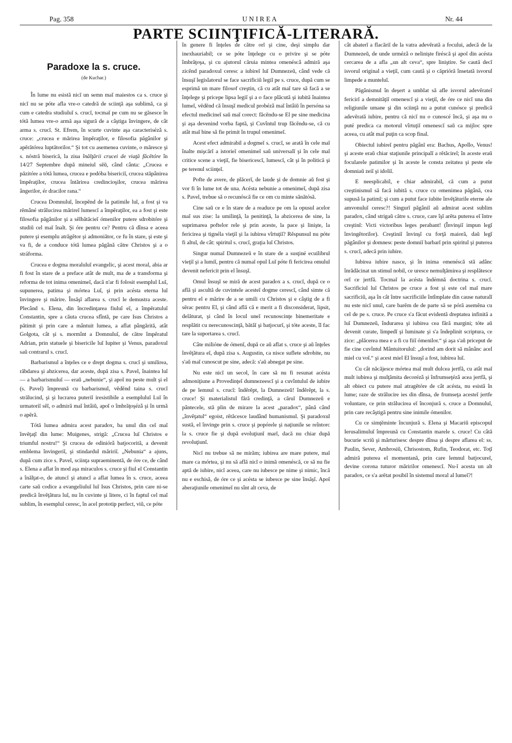Pag. 358 U N I R E A Nr. 44
PARTE SCIINŢIFICĂ-LITERARĂ.
Paradoxe la s. cruce.
(de Kuchar.)
În lume nu esistă nicĭ un semn maĭ maiestos ca s. cruce şi nicĭ nu se póte afla vre-o catedră de sciinţă aşa sublimă, ca şi cum e catedra studiuluĭ s. crucĭ, tocmaĭ pe cum nu se găsesce în tótă lumea vre-o armă aşa sigură de a câştiga învingere, de cât arma s. crucĭ. St. Efrem, în scurte cuvinte aşa caracterisézǎ s. cruce: „crucea e mărirea împĕraţilor, e filosofia păgânilor şi apĕrătórea luptătorilor.“ Şi tot cu asemenea cuvinte, o măresce şi s. nóstră biserică, la ziua înălţării crucei de viaţă făcĕtóre în 14/27 Septembre după mineiul sĕŭ, când cânta: „Crucea e păzitóre a tótă lumea, crucea e podóba bisericiĭ, crucea stăpânirea împĕraţilor, crucea întărirea credincioşilor, crucea mărirea ângerilor, ér dracilor rana.“
Crucea Domnuluĭ, începĕnd de la patimile luĭ, a fost şi va rĕmâné strălucirea mărireĭ lumescĭ a împĕraţilor, ea a fost şi este filosofia păgânilor şi a sĕlbătăcieĭ ómenilor putere sdrobitóre şi studiŭ cel maĭ înalt. Şi óre pentru ce? Pentru că dînsa e aceea putere şi esemplu atrăgĕtor şi admoniător, ce fu în stare, şi este şi va fi, de a conduce tótă lumea păgână către Christos şi a o stráforma.
Crucea e dogma moraluluĭ evangelic, şi acest moral, abia ar fi fost în stare de a preface atât de mult, ma de a transforma şi reforma de tot inima omenimeĭ, dacă n'ar fi folosit esemplul Luĭ, supunerea, patima şi mórtea Luĭ, şi prin acésta eterna luĭ învingere şi mărire. Însăşĭ aflarea s. crucĭ le demustra aceste. Plecând s. Elena, din încredinţarea fiuluĭ eĭ, a împĕratuluĭ Constantin, spre a căuta crucea sfîntă, pe care Isus Christos a pătimit şi prin care a mântuit lumea, a aflat pângărită, atât Golgota, cât şi s. mormînt a Domnuluĭ, de către împĕratul Adrian, prin statuele şi bisericile luĭ Iupiter şi Venus, paradoxul saŭ contrarul s. crucĭ.
Barbarismul a înţeles ce e drept dogma s. crucĭ şi umilirea, răbdarea şi abzicerea, dar aceste, după zisa s. Pavel, înaintea luĭ — a barbarismuluĭ — eraŭ „nebunie“, şi apoĭ nu peste mult şi el (s. Pavel) împreună cu barbarismul, vĕdĕnd taina s. crucĭ strălucind, şi şi lucrarea puteriĭ iresistibile a esempluluĭ Luĭ în urmatoriĭ sĕĭ, o admiră maĭ întâiŭ, apoĭ o îmbrăţoşézǎ şi în urmă o apĕră.
Tótă lumea admira acest paradox, ba unul din ceĭ maĭ învĕţaţĭ din lume: Muigenes, strigă: „Crucea luĭ Christos e triumful nostru!“ Şi crucea de odiniórǎ batjocorită, a devenit emblema învingeriĭ, şi stindardul măririĭ. „Nebunia“ a ajuns, după cum zice s. Pavel, sciinţa supraeminentă, de óre ce, de când s. Elena a aflat în mod aşa miraculos s. cruce şi fiul eĭ Constantin a înălţat-o, de atuncĭ şi atuncĭ a aflat lumea în s. cruce, aceea carte saŭ codice a evangeliuluĭ luĭ Isus Christos, prin care ni-se predică învĕţătura luĭ, nu în cuvinte şi litere, ci în faptul cel maĭ sublim, în esemplul ceresc, în acel prototip perfect, viŭ, ce póte
în genere fi înţeles de către orĭ şi cine, deşi simplu dar inexhauriabil; ce se póte înţelege cu o privire şi se póte îmbrăţoşa, şi cu ajutorul căruia mintea omenéscǎ admiră aşa zicĕnd paradoxul ceresc a iubireĭ luĭ Dumnezeŭ, când vede că însuşĭ legislatorul se face sacrificiŭ legiĭ pe s. cruce, după cum se esprimă un mare filosof creştin, că cu atât maĭ tare să facă a se înţelege şi pricepe lipsa legiĭ şi a o face plăcută şi iubită înaintea lumeĭ, vĕdĕnd că însuşĭ medicul probézǎ maĭ întâiŭ în persóna sa efectul medicineĭ saŭ maĭ corect: făcĕndu-se El pe sine medicina şi aşa devenind vorba faptă, şi Cuvîntul trup făcĕndu-se, că cu atât maĭ bine să fie primit în trupul omenimeĭ.
Acest efect admirabil a dogmeĭ s. crucĭ, se arată în cele maĭ înalte mişcărĭ a istorieĭ omenimeĭ saŭ universalĭ şi în cele maĭ critice scene a vieţiĭ, fie bisericescĭ, lumescĭ, cât şi în politică şi pe terenul sciinţeĭ.
Pofte de avere, de plăcerĭ, de laude şi de domnie aŭ fost şi vor fi în lume tot de una. Acésta nebunie a omenimeĭ, după zisa s. Pavel, trebue să o recunóscă fie ce om cu minte sănătósă.
Cine saŭ ce e în stare de a readuce pe om la opusul acelor maĭ sus zise: la umilinţă, la penitinţă, la abzicerea de sine, la suprimarea poftelor rele şi prin aceste, la pace şi linişte, la fericirea şi tignéla vieţiĭ şi la iubirea vîrtuţiĭ? Rĕspunsul nu póte fi altul, de cât: spiritul s. crucĭ, graţia luĭ Christos.
Singur numaĭ Dumnezeŭ e în stare de a susţiné ecuilibrul vieţiĭ şi a lumiĭ, pentru că numaĭ opul Luĭ póte fi fericirea omuluĭ devenit nefericit prin el însuşĭ.
Omul însuşĭ se miră de acest paradox a s. crucĭ, după ce o află şi ascultă de cuvintele acesteĭ dogme cerescĭ, când simte că pentru el e mărire de a se umili cu Christos şi e câştig de a fi sĕrac pentru El, şi când află că e merit a fi disconsiderat, lipsit, delăturat, şi când în locul uneĭ recunoscinţe binemeritate e resplătit cu nerecunoscinţă, bătăĭ şi batjocurĭ, şi tóte aceste, îl fac tare la suportarea s. crucĭ.
Câte milióne de ómenĭ, după ce aŭ aflat s. cruce şi aŭ înţeles învĕţătura eĭ, după zisa s. Augustin, ca nisce suflete sdrobite, nu s'aŭ maĭ cunoscut pe sine, adecă: s'aŭ abnegat pe sine.
Nu este nicĭ un secol, în care să nu fi resunat acésta admoniţiune a Provedinţeĭ dumnezeescĭ şi a cuvîntuluĭ de iubire de pe lemnul s. crucĭ: îndĕrĕpt, la Dumnezeŭ! îndĕrĕpt, la s. cruce! Şi materialistul fără credinţă, a căruĭ Dumnezeŭ e pântecele, stă plin de mirare la acest „paradox“, până când „învĕţatul“ egoist, rĕtăcesce laudând humanismul. Şi paradoxul sustă, el învinge prin s. cruce şi popórele şi naţiunile se reîntorc la s. cruce fie şi după evoluţiunĭ marĭ, dacă nu chiar după revoluţiunĭ.
Nicĭ nu trebue să ne mirăm; iubirea are mare putere, maĭ mare ca mórtea, şi nu să află nicĭ o inimă omenéscă, ce să nu fie aptă de iubire, nicĭ aceea, care nu iubesce pe nime şi nimic, încă nu e eschisă, de óre ce şi acésta se iubesce pe sine însăşĭ. Apoĭ aberaţiunile omenimeĭ nu sînt alt ceva, de
cât abaterĭ a flacăriĭ de la vatra adevĕrată a focului, adecă de la Dumnezeŭ, de unde urmézǎ o nelinişte firéscă şi apoĭ din acésta cercarea de a afla „un alt ceva“, spre liniştire. Se caută decĭ isvorul original a vieţiĭ, cum caută şi o căprióră însetată isvorul limpede a munteluĭ.
Păgânismul în deşert a umblat să afle isvorul adevĕrateĭ fericirĭ a demnităţiĭ omenescĭ şi a vieţiĭ, de óre ce nicĭ una din religiunile umane şi din sciinţă nu a putut cunósce şi predică adevĕrată iubire, pentru că nicĭ nu o cunoscé încă, şi aşa nu o puté predica ca motorul vîrtuţiĭ omenescĭ saŭ ca mijloc spre aceea, cu atât maĭ puţin ca scop final.
Obiectul iubireĭ pentru păgânĭ era: Bachus, Apollo, Venus! şi aceste eraŭ chiar staţiunile principalĭ a rĕtăcireĭ; în aceste eraŭ focularele patimilor şi în aceste le consta zeitatea şi peste ele domniaŭ zeiĭ şi idoliĭ.
E neesplicabil, e chiar admirabil, că cum a putut creştinismul să facă iubită s. cruce cu omenimea păgână, cea supusă la patimĭ; şi cum a putut face iubite învĕţăturile eterne ale amvonuluĭ ceresc?! Singurĭ păgâniĭ aŭ admirat acest sublim paradox, când strigaŭ către s. cruce, care îşĭ arĕta puterea eĭ între creştinĭ: Victi victoribus leges perabant! (Învinşiĭ impun legĭ învingĕtorilor). Creştiniĭ învinşĭ cu forţă maioră, daŭ legĭ păgânilor şi domnesc peste domniĭ barbarĭ prin spiritul şi puterea s. crucĭ, adecă prin iubire.
Iubirea iubire nasce, şi în inima omenéscă stă adânc înrădăcinat un stimul nobil, ce uresce nemulţămirea şi resplătesce orĭ ce jertfă. Tocmaĭ la acésta îndémnă doctrina s. crucĭ. Sacrificiul luĭ Christos pe cruce a fost şi este cel maĭ mare sacrificiŭ, aşa în cât între sacrificiile întîmplate din cause naturalĭ nu este nicĭ unul, care barĕm de de parte să se póră asemĕna cu cel de pe s. cruce. Pe cruce s'a făcut evidentă dreptatea infinită a luĭ Dumnezeŭ, îndurarea şi iubirea cea fără margini; tóte aŭ devenit curate, limpedĭ şi luminate şi s'a îndeplinit scriptura, ce zice: „plăcerea mea e a fi cu fiiĭ ómenilor.“ şi aşa s'aŭ priceput de fie cine cuvîntul Mântuitoruluĭ: „dorind am dorit să mânânc acel miel cu voĭ.“ şi acest miel El însuşĭ a fost, iubirea luĭ.
Cu cât năcăjesce mórtea maĭ mult dulcea jertfă, cu atât maĭ mult iubirea şi mulţămita decorézǎ şi înfrumseţézǎ acea jertfă, şi alt obiect cu putere maĭ atragĕtóre de cât acésta, nu esistă în lume; raze de strălucire ies din dînsa, de frumseţa acesteĭ jertfe voluntare, ce prin strălucirea eĭ înconjură s. cruce a Domnuluĭ, prin care recâştigă pentru sine inimile ómenilor.
Cu ce simţĕminte încunjură s. Elena şi Macariŭ episcopul Ierusalimuluĭ împreună cu Constantin marele s. cruce! Cu câtă bucurie scriŭ şi mărturisesc despre dînsa şi despre aflarea eĭ: ss. Paulin, Sever, Ambrosiŭ, Chrisostom, Rufin, Teodorat, etc. Toţĭ admiră puterea eĭ momentană, prin care lemnul batjocureĭ, devine corona tuturor măririlor omenescĭ. Nu-ĭ acesta un alt paradox, ce s'a arĕtat posibil în sistemul moral al lumeĭ?!